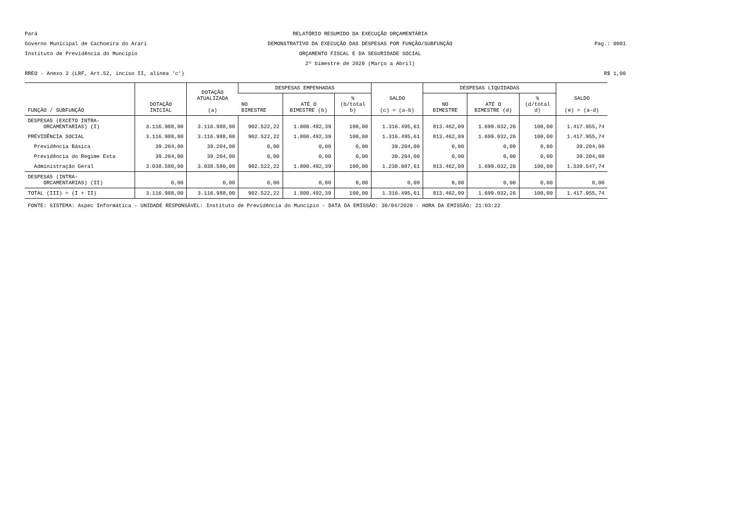Pará
Governo Municipal de Cachoeira do Arari
Instituto de Previdência do Muncípio
RELATÓRIO RESUMIDO DA EXECUÇÃO ORÇAMENTÁRIA
DEMONSTRATIVO DA EXECUÇÃO DAS DESPESAS POR FUNÇÃO/SUBFUNÇÃO
ORÇAMENTO FISCAL E DA SEGURIDADE SOCIAL
2º bimestre de 2020 (Março a Abril)
Pag.: 0001
RREO - Anexo 2 (LRF, Art.52, inciso II, alínea 'c')
R$ 1,00
| FUNÇÃO / SUBFUNÇÃO | DOTAÇÃO INICIAL | DOTAÇÃO ATUALIZADA (a) | DESPESAS EMPENHADAS | | | SALDO (c) = (a-b) | DESPESAS LIQUIDADAS | | | SALDO (e) = (a-d) |
| --- | --- | --- | --- | --- | --- | --- | --- | --- | --- | --- |
| | | | NO BIMESTRE | ATÉ O BIMESTRE (b) | % (b/total b) | | NO BIMESTRE | ATÉ O BIMESTRE (d) | % (d/total d) | |
| DESPESAS (EXCETO INTRA- ORCAMENTARIAS) (I) | 3.116.988,00 | 3.116.988,00 | 902.522,22 | 1.800.492,39 | 100,00 | 1.316.495,61 | 813.462,09 | 1.699.032,26 | 100,00 | 1.417.955,74 |
| PREVIDÊNCIA SOCIAL | 3.116.988,00 | 3.116.988,00 | 902.522,22 | 1.800.492,39 | 100,00 | 1.316.495,61 | 813.462,09 | 1.699.032,26 | 100,00 | 1.417.955,74 |
| Previdência Básica | 39.204,00 | 39.204,00 | 0,00 | 0,00 | 0,00 | 39.204,00 | 0,00 | 0,00 | 0,00 | 39.204,00 |
| Previdência do Regime Esta | 39.204,00 | 39.204,00 | 0,00 | 0,00 | 0,00 | 39.204,00 | 0,00 | 0,00 | 0,00 | 39.204,00 |
| Administração Geral | 3.038.580,00 | 3.038.580,00 | 902.522,22 | 1.800.492,39 | 100,00 | 1.238.087,61 | 813.462,09 | 1.699.032,26 | 100,00 | 1.339.547,74 |
| DESPESAS (INTRA- ORCAMENTARIAS) (II) | 0,00 | 0,00 | 0,00 | 0,00 | 0,00 | 0,00 | 0,00 | 0,00 | 0,00 | 0,00 |
| TOTAL (III) = (I + II) | 3.116.988,00 | 3.116.988,00 | 902.522,22 | 1.800.492,39 | 100,00 | 1.316.495,61 | 813.462,09 | 1.699.032,26 | 100,00 | 1.417.955,74 |
FONTE: SISTEMA: Aspec Informática - UNIDADE RESPONSÁVEL: Instituto de Previdência do Muncípio - DATA DA EMISSÃO: 30/04/2020 - HORA DA EMISSÃO: 21:03:22